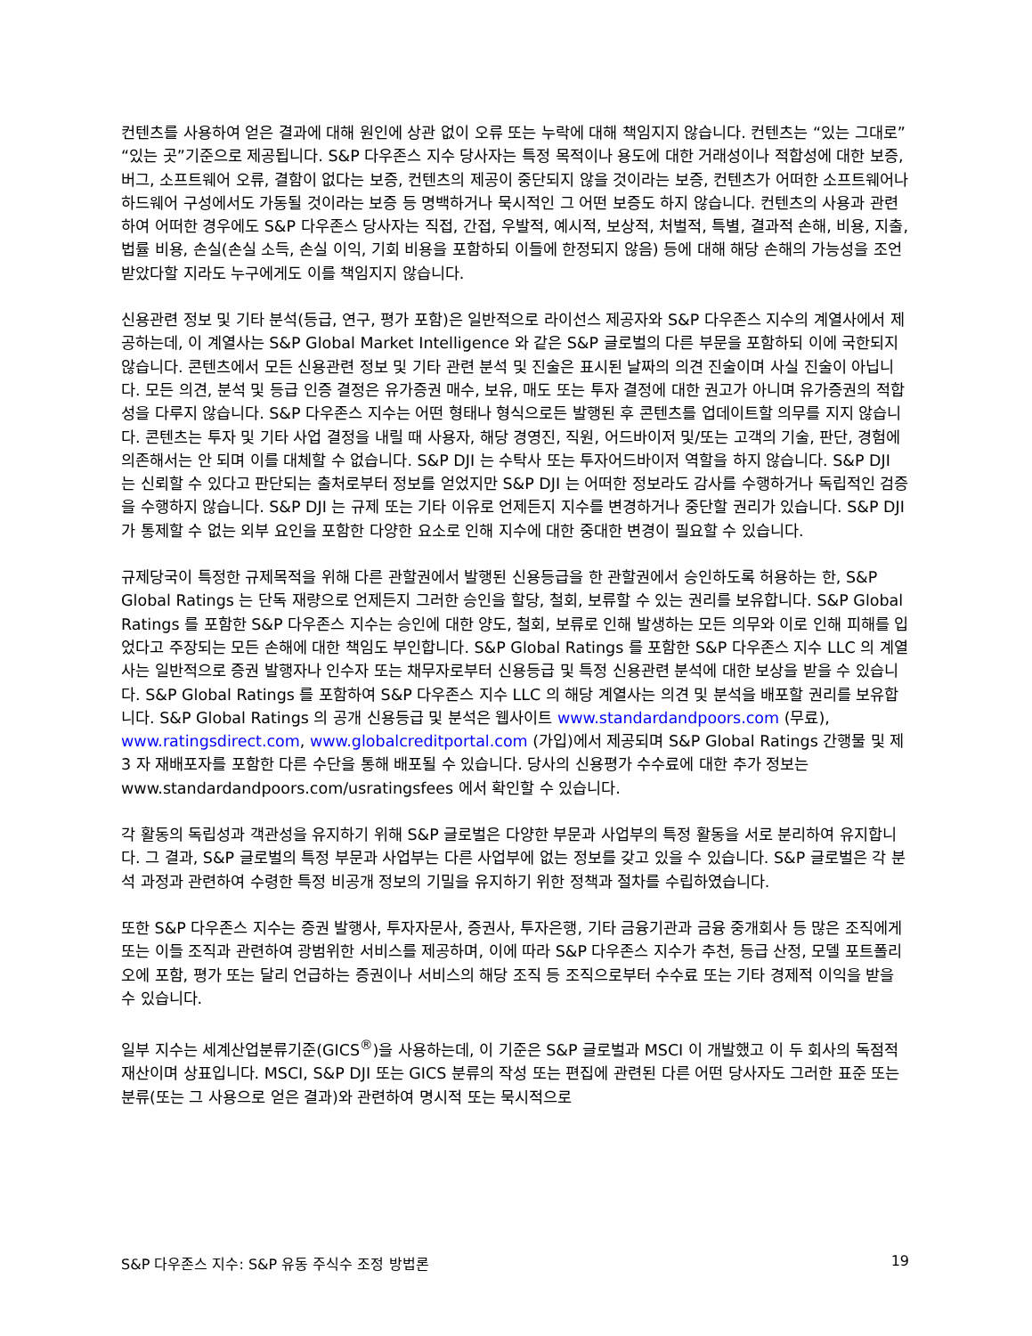컨텐츠를 사용하여 얻은 결과에 대해 원인에 상관 없이 오류 또는 누락에 대해 책임지지 않습니다. 컨텐츠는 “있는 그대로” “있는 곳”기준으로 제공됩니다. S&P 다우존스 지수 당사자는 특정 목적이나 용도에 대한 거래성이나 적합성에 대한 보증, 버그, 소프트웨어 오류, 결함이 없다는 보증, 컨텐츠의 제공이 중단되지 않을 것이라는 보증, 컨텐츠가 어떠한 소프트웨어나 하드웨어 구성에서도 가동될 것이라는 보증 등 명백하거나 묵시적인 그 어떤 보증도 하지 않습니다. 컨텐츠의 사용과 관련하여 어떠한 경우에도 S&P 다우존스 당사자는 직접, 간접, 우발적, 예시적, 보상적, 처벌적, 특별, 결과적 손해, 비용, 지출, 법률 비용, 손실(손실 소득, 손실 이익, 기회 비용을 포함하되 이들에 한정되지 않음) 등에 대해 해당 손해의 가능성을 조언 받았다할 지라도 누구에게도 이를 책임지지 않습니다.
신용관련 정보 및 기타 분석(등급, 연구, 평가 포함)은 일반적으로 라이선스 제공자와 S&P 다우존스 지수의 계열사에서 제공하는데, 이 계열사는 S&P Global Market Intelligence 와 같은 S&P 글로벌의 다른 부문을 포함하되 이에 국한되지 않습니다. 콘텐츠에서 모든 신용관련 정보 및 기타 관련 분석 및 진술은 표시된 날짜의 의견 진술이며 사실 진술이 아닙니다. 모든 의견, 분석 및 등급 인증 결정은 유가증권 매수, 보유, 매도 또는 투자 결정에 대한 권고가 아니며 유가증권의 적합성을 다루지 않습니다. S&P 다우존스 지수는 어떤 형태나 형식으로든 발행된 후 콘텐츠를 업데이트할 의무를 지지 않습니다. 콘텐츠는 투자 및 기타 사업 결정을 내릴 때 사용자, 해당 경영진, 직원, 어드바이저 및/또는 고객의 기술, 판단, 경험에 의존해서는 안 되며 이를 대체할 수 없습니다. S&P DJI 는 수탁사 또는 투자어드바이저 역할을 하지 않습니다. S&P DJI 는 신뢰할 수 있다고 판단되는 출처로부터 정보를 얻었지만 S&P DJI 는 어떠한 정보라도 감사를 수행하거나 독립적인 검증을 수행하지 않습니다. S&P DJI 는 규제 또는 기타 이유로 언제든지 지수를 변경하거나 중단할 권리가 있습니다. S&P DJI 가 통제할 수 없는 외부 요인을 포함한 다양한 요소로 인해 지수에 대한 중대한 변경이 필요할 수 있습니다.
규제당국이 특정한 규제목적을 위해 다른 관할권에서 발행된 신용등급을 한 관할권에서 승인하도록 허용하는 한, S&P Global Ratings 는 단독 재량으로 언제든지 그러한 승인을 할당, 철회, 보류할 수 있는 권리를 보유합니다. S&P Global Ratings 를 포함한 S&P 다우존스 지수는 승인에 대한 양도, 철회, 보류로 인해 발생하는 모든 의무와 이로 인해 피해를 입었다고 주장되는 모든 손해에 대한 책임도 부인합니다. S&P Global Ratings 를 포함한 S&P 다우존스 지수 LLC 의 계열사는 일반적으로 증권 발행자나 인수자 또는 채무자로부터 신용등급 및 특정 신용관련 분석에 대한 보상을 받을 수 있습니다. S&P Global Ratings 를 포함하여 S&P 다우존스 지수 LLC 의 해당 계열사는 의견 및 분석을 배포할 권리를 보유합니다. S&P Global Ratings 의 공개 신용등급 및 분석은 웹사이트 www.standardandpoors.com (무료), www.ratingsdirect.com, www.globalcreditportal.com (가입)에서 제공되며 S&P Global Ratings 간행물 및 제 3 자 재배포자를 포함한 다른 수단을 통해 배포될 수 있습니다. 당사의 신용평가 수수료에 대한 추가 정보는 www.standardandpoors.com/usratingsfees 에서 확인할 수 있습니다.
각 활동의 독립성과 객관성을 유지하기 위해 S&P 글로벌은 다양한 부문과 사업부의 특정 활동을 서로 분리하여 유지합니다. 그 결과, S&P 글로벌의 특정 부문과 사업부는 다른 사업부에 없는 정보를 갖고 있을 수 있습니다. S&P 글로벌은 각 분석 과정과 관련하여 수령한 특정 비공개 정보의 기밀을 유지하기 위한 정책과 절차를 수립하였습니다.
또한 S&P 다우존스 지수는 증권 발행사, 투자자문사, 증권사, 투자은행, 기타 금융기관과 금융 중개회사 등 많은 조직에게 또는 이들 조직과 관련하여 광범위한 서비스를 제공하며, 이에 따라 S&P 다우존스 지수가 추천, 등급 산정, 모델 포트폴리오에 포함, 평가 또는 달리 언급하는 증권이나 서비스의 해당 조직 등 조직으로부터 수수료 또는 기타 경제적 이익을 받을 수 있습니다.
일부 지수는 세계산업분류기준(GICS<sup>®</sup>)을 사용하는데, 이 기준은 S&P 글로벌과 MSCI 이 개발했고 이 두 회사의 독점적 재산이며 상표입니다. MSCI, S&P DJI 또는 GICS 분류의 작성 또는 편집에 관련된 다른 어떤 당사자도 그러한 표준 또는 분류(또는 그 사용으로 얻은 결과)와 관련하여 명시적 또는 묵시적으로
S&P 다우존스 지수: S&P 유동 주식수 조정 방법론 19